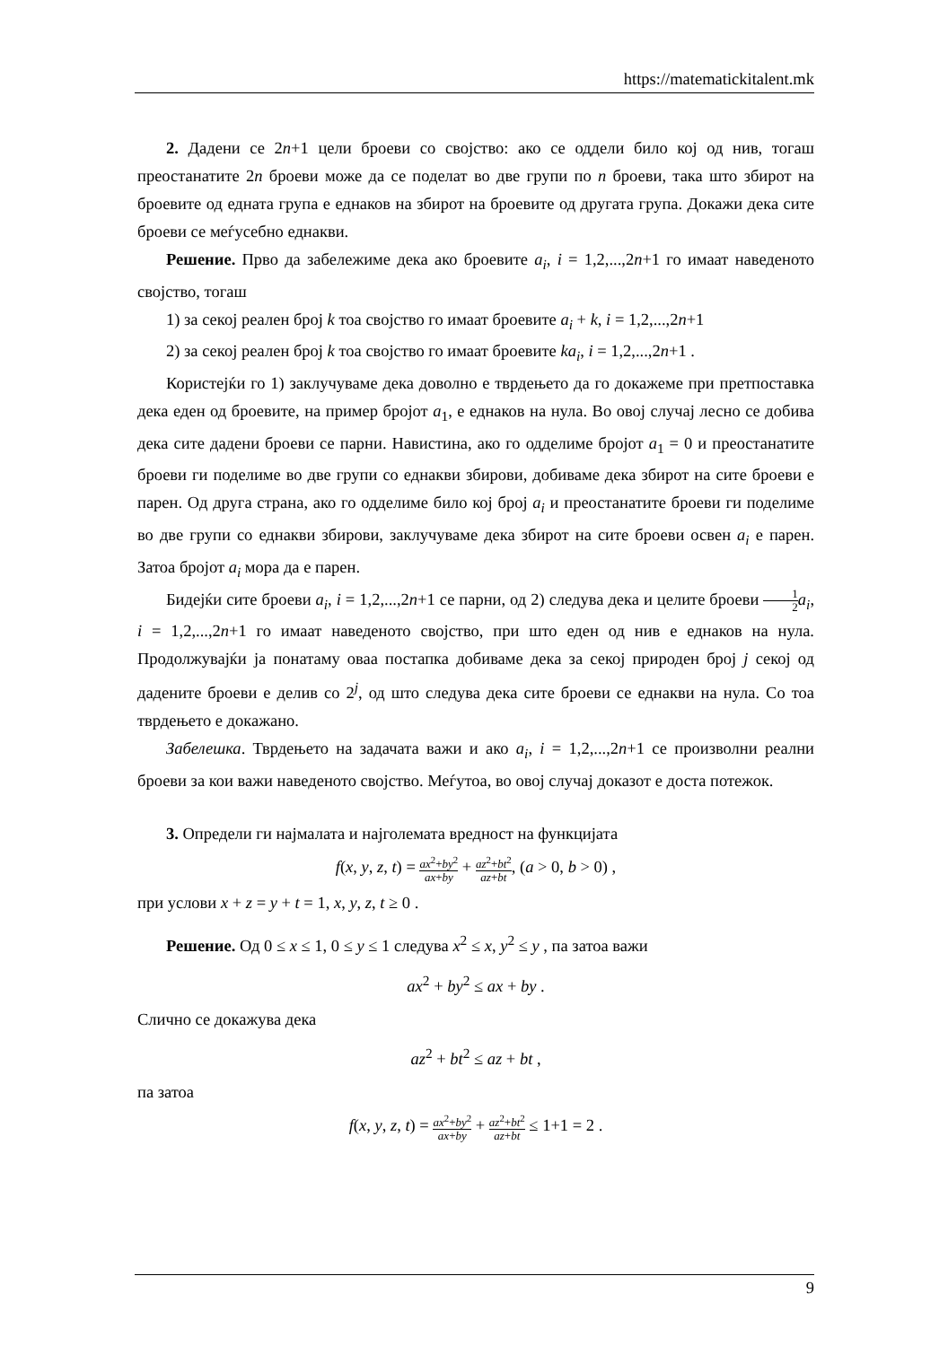https://matematickitalent.mk
2. Дадени се 2n+1 цели броеви со својство: ако се оддели било кој од нив, тогаш преостанатите 2n броеви може да се поделат во две групи по n броеви, така што збирот на броевите од едната група е еднаков на збирот на броевите од другата група. Докажи дека сите броеви се меѓусебно еднакви.
Решение. Прво да забележиме дека ако броевите a<sub>i</sub>, i = 1,2,...,2n+1 го имаат наведеното својство, тогаш
1) за секој реален број k тоа својство го имаат броевите a<sub>i</sub> + k, i = 1,2,...,2n+1
2) за секој реален број k тоа својство го имаат броевите ka<sub>i</sub>, i = 1,2,...,2n+1 .
Користејќи го 1) заклучуваме дека доволно е тврдењето да го докажеме при претпоставка дека еден од броевите, на пример бројот a<sub>1</sub>, е еднаков на нула. Во овој случај лесно се добива дека сите дадени броеви се парни. Навистина, ако го одделиме бројот a<sub>1</sub> = 0 и преостанатите броеви ги поделиме во две групи со еднакви збирови, добиваме дека збирот на сите броеви е парен. Од друга страна, ако го одделиме било кој број a<sub>i</sub> и преостанатите броеви ги поделиме во две групи со еднакви збирови, заклучуваме дека збирот на сите броеви освен a<sub>i</sub> е парен. Затоа бројот a<sub>i</sub> мора да е парен.
Бидејќи сите броеви a<sub>i</sub>, i = 1,2,...,2n+1 се парни, од 2) следува дека и целите броеви 1 2 a<sub>i</sub>, i = 1,2,...,2n+1 го имаат наведеното својство, при што еден од нив е еднаков на нула. Продолжувајќи ја понатаму оваа постапка добиваме дека за секој природен број j секој од дадените броеви е делив со 2<sup>j</sup>, од што следува дека сите броеви се еднакви на нула. Со тоа тврдењето е докажано.
Забелешка. Тврдењето на задачата важи и ако a<sub>i</sub>, i = 1,2,...,2n+1 се произволни реални броеви за кои важи наведеното својство. Меѓутоа, во овој случај доказот е доста потежок.
3. Определи ги најмалата и најголемата вредност на функцијата
f(x, y, z, t) = ax<sup>2</sup>+by<sup>2</sup> ax+by + az<sup>2</sup>+bt<sup>2</sup> az+bt, (a > 0, b > 0) ,
при услови x + z = y + t = 1, x, y, z, t ≥ 0 .
Решение. Од 0 ≤ x ≤ 1, 0 ≤ y ≤ 1 следува x<sup>2</sup> ≤ x, y<sup>2</sup> ≤ y , па затоа важи
ax<sup>2</sup> + by<sup>2</sup> ≤ ax + by .
Слично се докажува дека
az<sup>2</sup> + bt<sup>2</sup> ≤ az + bt ,
па затоа
f(x, y, z, t) = ax<sup>2</sup>+by<sup>2</sup> ax+by + az<sup>2</sup>+bt<sup>2</sup> az+bt ≤ 1+1 = 2 .
9